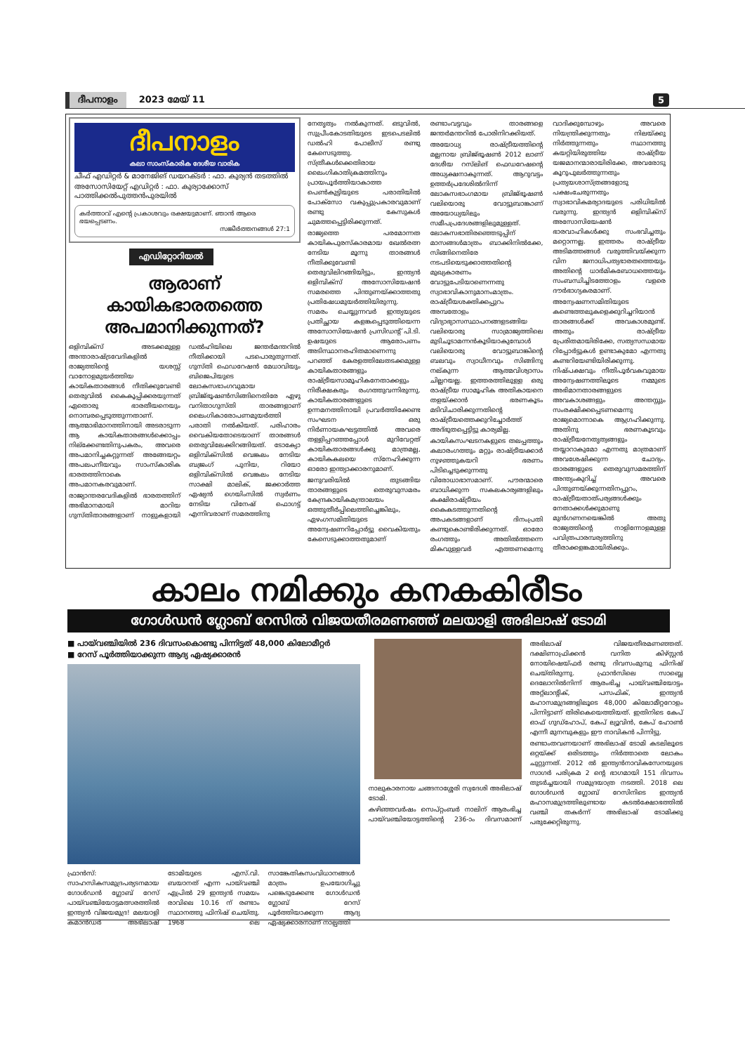ദീപനാളം 2023 മേയ് 11 5
ദീപനാളം
കലാ സാംസ്കാരിക ദേശീയ വാരിക
ചീഫ് എഡിറ്റർ & മാനേജിങ് ഡയറക്ടർ : ഫാ. കുര്യൻ തടത്തിൽ
അസോസിയേറ്റ് എഡിറ്റർ : ഫാ. കുര്യാക്കോസ് പാത്തിക്കൽപുത്തൻപുരയിൽ
കർത്താവ് എന്റെ പ്രകാശവും രക്ഷയുമാണ്. ഞാൻ ആരെ ഭയപ്പെടണം.
സങ്കീർത്തനങ്ങൾ 27:1
എഡിറ്റോറിയൽ
ആരാണ് കായികഭാരതത്തെ അപമാനിക്കുന്നത്?
ഒളിമ്പിക്സ് അടക്കമുള്ള അന്താരാഷ്ട്രവേദികളിൽ രാജ്യത്തിന്റെ യശസ്സ് വാനോളമുയർത്തിയ കായികതാരങ്ങൾ നീതിക്കുവേണ്ടി തെരുവിൽ കൈകൂപ്പിക്കരയുന്നത് ഏതൊരു ഭാരതീയനെയും നൊമ്പരപ്പെടുത്തുന്നതാണ്. ആത്മാഭിമാനത്തിനായി അടരാടുന്ന ആ കായികതാരങ്ങൾക്കൊപ്പം നില്ക്കേണ്ടതിനുപകരം, അവരെ അപമാനിച്ചകറ്റുന്നത് അങ്ങേയറ്റം അപലപനീയവും സാംസ്കാരിക ഭാരതത്തിനാകെ അപമാനകരവുമാണ്.
രാജ്യാന്തരവേദികളിൽ ഭാരതത്തിന് അഭിമാനമായി മാറിയ ഗുസ്തിതാരങ്ങളാണ് നാളുകളായി ഡൽഹിയിലെ ജന്തർമന്തറിൽ നീതിക്കായി പടപൊരുതുന്നത്. ഗുസ്തി ഫെഡറേഷൻ മേധാവിയും ബിജെപിയുടെ ലോകസഭാംഗവുമായ ബ്രിജ്ഭൂഷൺസിങ്ങിനെതിരേ ഏഴു വനിതാഗുസ്തി താരങ്ങളാണ് ലൈംഗികാരോപണമുയർത്തി പരാതി നൽകിയത്. പരിഹാരം വൈകിയതോടെയാണ് താരങ്ങൾ തെരുവിലേക്കിറങ്ങിയത്. ടോക്യോ ഒളിമ്പിക്സിൽ വെങ്കലം നേടിയ ബജ്രംഗ് പുനിയ, റിയോ ഒളിമ്പിക്സിൽ വെങ്കലം നേടിയ സാക്ഷി മാലിക്, ജക്കാർത്ത ഏഷ്യൻ ഗെയിംസിൽ സ്വർണം നേടിയ വിനേഷ് ഫൊഗട്ട് എന്നിവരാണ് സമരത്തിനു
നേതൃത്വം നൽകുന്നത്. ഒടുവിൽ, സുപ്രീംകോടതിയുടെ ഇടപെടലിൽ ഡൽഹി പോലീസ് രണ്ടു കേസെടുത്തു. സ്ത്രീകൾക്കെതിരായ ലൈംഗികാതിക്രമത്തിനും പ്രായപൂർത്തിയാകാത്ത പെൺകുട്ടിയുടെ പരാതിയിൽ പോക്സോ വകുപ്പുപ്രകാരവുമാണ് രണ്ടു കേസുകൾ ചുമത്തപ്പെട്ടിരിക്കുന്നത്.
രാജ്യത്തെ പരമോന്നത കായികപുരസ്കാരമായ ഖേൽരത്ന നേടിയ മൂന്നു താരങ്ങൾ നീതിക്കുവേണ്ടി തെരുവിലിറങ്ങിയിട്ടും, ഇന്ത്യൻ ഒളിമ്പിക്സ് അസോസിയേഷൻ സമരത്തെ പിന്തുണയ്ക്കാത്തതു പ്രതിഷേധമുയർത്തിയിരുന്നു. സമരം ചെയ്യുന്നവർ ഇന്ത്യയുടെ പ്രതിച്ഛായ കളങ്കപ്പെടുത്തിയെന്ന അസോസിയേഷൻ പ്രസിഡന്റ് പി.ടി. ഉഷയുടെ ആരോപണം അടിസ്ഥാനരഹിതമാണെന്നു പറഞ്ഞ് കേരളത്തിലേതടക്കമുള്ള കായികതാരങ്ങളും രാഷ്ട്രീയസാമൂഹികനേതാക്കളും നിരീക്ഷകരും രംഗത്തുവന്നിരുന്നു. കായികതാരങ്ങളുടെ ഉന്നമനത്തിനായി പ്രവർത്തിക്കേണ്ട സംഘടന ഒരു നിർണായകഘട്ടത്തിൽ അവരെ തള്ളിപ്പറഞ്ഞപ്പോൾ മുറിവേറ്റത് കായികതാരങ്ങൾക്കു മാത്രമല്ല, കായികകലയെ സ്നേഹിക്കുന്ന ഓരോ ഇന്ത്യാക്കാരനുമാണ്.
ജനുവരിയിൽ തുടങ്ങിയ താരങ്ങളുടെ തെരുവുസമരം കേന്ദ്രകായികമന്ത്രാലയം ഒത്തുതീർപ്പിലെത്തിച്ചെങ്കിലും, ഏഴംഗസമിതിയുടെ അന്വേഷണറിപ്പോർട്ടു വൈകിയതും കേസെടുക്കാത്തതുമാണ് രണ്ടാംവട്ടവും താരങ്ങളെ ജന്തർമന്തറിൽ പോരിനിറക്കിയത്.
അയോധ്യ രാഷ്ട്രീയത്തിന്റെ മല്ലനായ ബ്രിജ്ഭൂഷൺ 2012 ലാണ് ദേശീയ റസ്‌ലിങ് ഫെഡറേഷന്റെ അധ്യക്ഷനാകുന്നത്. ആറുവട്ടം ഉത്തർപ്രദേശിൽനിന്ന് ലോകസഭാംഗമായ ബ്രിജ്ഭൂഷൺ വലിയൊരു വോട്ടുബാങ്കാണ് അയോധ്യയിലും സമീപപ്രദേശങ്ങളിലുമുള്ളത്. ലോകസഭാതിരഞ്ഞെടുപ്പിന് മാസങ്ങൾമാത്രം ബാക്കിനിൽക്കേ, സിങ്ങിനെതിരേ നടപടിയെടുക്കാത്തതിന്റെ മുഖ്യകാരണം വോട്ടുപേടിയാണെന്നതു സ്വാഭാവികാനുമാനംമാത്രം. രാഷ്ട്രീയശക്തിക്കപ്പുറം അമ്പതോളം വിദ്യാഭ്യാസസ്ഥാപനങ്ങളടങ്ങിയ വലിയൊരു സാമ്രാജ്യത്തിലെ മുടിചൂടാമന്നൻകൂടിയാകുമ്പോൾ വലിയൊരു വോട്ടുബാങ്കിന്റെ ബലവും സ്വാധീനവും സിങ്ങിനു നല്കുന്ന ആത്മവിശ്വാസം ചില്ലറയല്ല. ഇത്തരത്തിലുള്ള ഒരു രാഷ്ട്രീയ സാമൂഹിക അതികായനെ തളയ്ക്കാൻ ഭരണകൂടം മടിവിചാരിക്കുന്നതിന്റെ രാഷ്ട്രീയത്തെക്കുറിച്ചോർത്ത് അദ്ഭുതപ്പെട്ടിട്ടു കാര്യമില്ല.
കായികസംഘടനകളുടെ തലപ്പത്തും കലാരംഗത്തും മറ്റും രാഷ്ട്രീയക്കാർ നുഴഞ്ഞുകയറി ഭരണം പിടിച്ചെടുക്കുന്നതു വിരോധാഭാസമാണ്. പൗരന്മാരെ ബാധിക്കുന്ന സകലകാര്യങ്ങളിലും കക്ഷിരാഷ്ട്രീയം കൈകടത്തുന്നതിന്റെ അപകടങ്ങളാണ് ദിനംപ്രതി കണ്ടുകൊണ്ടിരിക്കുന്നത്. ഓരോ രംഗത്തും അതിൽത്തന്നെ മികവുള്ളവർ എത്തണമെന്നു വാദിക്കുമ്പോഴും അവരെ നിയന്ത്രിക്കുന്നതും നിലയ്ക്കു നിർത്തുന്നതും സ്ഥാനത്തു കയറ്റിയിരുത്തിയ രാഷ്ട്രീയ യജമാനന്മാരായിരിക്കേ, അവരോടു കൂറുപുലർത്തുന്നതും പ്രത്യയശാസ്ത്രങ്ങളോടു പക്ഷംചേരുന്നതും സ്വാഭാവികമര്യാദയുടെ പരിധിയിൽ വരുന്നു. ഇന്ത്യൻ ഒളിമ്പിക്സ് അസോസിയേഷൻ ഭാരവാഹികൾക്കു സംഭവിച്ചതും മറ്റൊന്നല്ല. ഇത്തരം രാഷ്ട്രീയ അടിമത്തങ്ങൾ വരുത്തിവയ്ക്കുന്ന വിന ജനാധിപത്യഭാരതത്തെയും അതിന്റെ ധാർമികബോധത്തെയും സംബന്ധിച്ചിടത്തോളം വളരെ ദൗർഭാഗ്യകരമാണ്.
അന്വേഷണസമിതിയുടെ കണ്ടെത്തലുകളെക്കുറിച്ചറിയാൻ താരങ്ങൾക്ക് അവകാശമുണ്ട്. അതും രാഷ്ട്രീയ പ്രേരിതമായിരിക്കേ, സത്യസന്ധമായ റിപ്പോർട്ടുകൾ ഉണ്ടാകുമോ എന്നതു കണ്ടറിയേണ്ടിയിരിക്കുന്നു. നിഷ്പക്ഷവും നീതിപൂർവകവുമായ അന്വേഷണത്തിലൂടെ നമ്മുടെ അഭിമാനതാരങ്ങളുടെ അവകാശങ്ങളും അന്തസ്സും സംരക്ഷിക്കപ്പെടണമെന്നു രാജ്യമൊന്നാകെ ആഗ്രഹിക്കുന്നു. അതിനു ഭരണകൂടവും രാഷ്ട്രീയനേതൃത്വങ്ങളും തയ്യാറാകുമോ എന്നതു മാത്രമാണ് അവശേഷിക്കുന്ന ചോദ്യം. താരങ്ങളുടെ തെരുവുസമരത്തിന് അന്ത്യംകുറിച്ച് അവരെ പിന്തുണയ്ക്കുന്നതിനപ്പുറം, രാഷ്ട്രീയതാത്പര്യങ്ങൾക്കും നേതാക്കൾക്കുമാണു മുൻഗണനയെങ്കിൽ അതു രാജ്യത്തിന്റെ നാളിന്നോളമുള്ള പവിത്രപാരമ്പര്യത്തിനു തീരാക്കളങ്കമായിരിക്കും.
കാലം നമിക്കും കനകകിരീടം
ഗോൾഡൻ ഗ്ലോബ് റേസിൽ വിജയതീരമണഞ്ഞ് മലയാളി അഭിലാഷ് ടോമി
■ പായ്‌വഞ്ചിയിൽ 236 ദിവസംകൊണ്ടു പിന്നിട്ടത് 48,000 കിലോമീറ്റർ
■ റേസ് പൂർത്തിയാക്കുന്ന ആദ്യ ഏഷ്യക്കാരൻ
ഫ്രാൻസ്: സാഹസികസമുദ്രപര്യടനമായ ഗോൾഡൻ ഗ്ലോബ് റേസ് പായ്‌വഞ്ചിയോട്ടമത്സരത്തിൽ ഇന്ത്യൻ വിജയമുദ്ര! മലയാളി കമാൻഡർ അഭിലാഷ് ടോമിയുടെ എസ്.വി. ബയാനത് എന്ന പായ്‌വഞ്ചി ഏപ്രിൽ 29 ഇന്ത്യൻ സമയം രാവിലെ 10.16 ന് രണ്ടാം സ്ഥാനത്തു ഫിനിഷ് ചെയ്തു. 1968 ലെ സാങ്കേതികസംവിധാനങ്ങൾ മാത്രം ഉപയോഗിച്ചു പങ്കെടുക്കേണ്ട ഗോൾഡൻ ഗ്ലോബ് റേസ് പൂർത്തിയാക്കുന്ന ആദ്യ ഏഷ്യക്കാരനാണ് നാല്പത്തി
നാലുകാരനായ ചങ്ങനാശ്ശേരി സ്വദേശി അഭിലാഷ് ടോമി.
കഴിഞ്ഞവർഷം സെപ്റ്റംബർ നാലിന് ആരംഭിച്ച പായ്‌വഞ്ചിയോട്ടത്തിന്റെ 236-ാം ദിവസമാണ് അഭിലാഷ് വിജയതീരമണഞ്ഞത്. ദക്ഷിണാഫ്രിക്കൻ വനിത കിഴ്സ്റ്റൻ നോയിഷെയ്ഫർ രണ്ടു ദിവസംമുമ്പു ഫിനിഷ് ചെയ്തിരുന്നു. ഫ്രാൻസിലെ സാബ്ലെ ദെലോനിൽനിന്ന് ആരംഭിച്ച പായ്‌വഞ്ചിയോട്ടം അറ്റ്ലാന്റിക്, പസഫിക്, ഇന്ത്യൻ മഹാസമുദ്രങ്ങളിലൂടെ 48,000 കിലോമീറ്ററോളം പിന്നിട്ടാണ് തിരികെയെത്തിയത്. ഇതിനിടെ കേപ് ഓഫ് ഗുഡ്ഹോപ്, കേപ് ല്യൂവിൻ, കേപ് ഹോൺ എന്നീ മുനമ്പുകളും ഈ നാവികൻ പിന്നിട്ടു.
രണ്ടാംതവണയാണ് അഭിലാഷ് ടോമി കടലിലൂടെ ഒറ്റയ്ക്ക് ഒരിടത്തും നിർത്താതെ ലോകം ചുറ്റുന്നത്. 2012 ൽ ഇന്ത്യൻനാവികസേനയുടെ സാഗർ പരിക്രമ 2 ന്റെ ഭാഗമായി 151 ദിവസം തുടർച്ചയായി സമുദ്രയാത്ര നടത്തി. 2018 ലെ ഗോൾഡൻ ഗ്ലോബ് റേസിനിടെ ഇന്ത്യൻ മഹാസമുദ്രത്തിലുണ്ടായ കടൽക്ഷോഭത്തിൽ വഞ്ചി തകർന്ന് അഭിലാഷ് ടോമിക്കു പരുക്കേറ്റിരുന്നു.